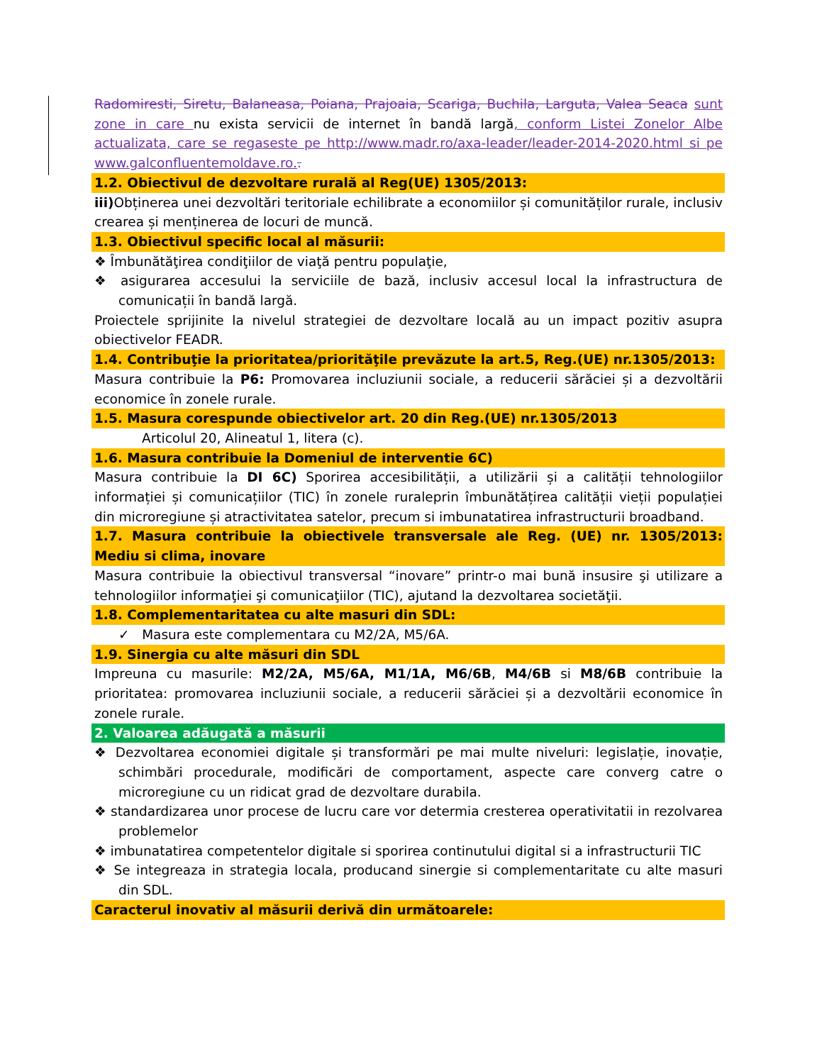Radomiresti, Siretu, Balaneasa, Poiana, Prajoaia, Scariga, Buchila, Larguta, Valea Seaca sunt zone in care nu exista servicii de internet în bandă largă, conform Listei Zonelor Albe actualizata, care se regaseste pe http://www.madr.ro/axa-leader/leader-2014-2020.html si pe www.galconfluentemoldave.ro..
1.2. Obiectivul de dezvoltare rurală al Reg(UE) 1305/2013:
iii) Obținerea unei dezvoltări teritoriale echilibrate a economiilor și comunităților rurale, inclusiv crearea și menținerea de locuri de muncă.
1.3. Obiectivul specific local al măsurii:
❖ Îmbunătăţirea condiţiilor de viaţă pentru populaţie,
❖ asigurarea accesului la serviciile de bază, inclusiv accesul local la infrastructura de comunicații în bandă largă.
Proiectele sprijinite la nivelul strategiei de dezvoltare locală au un impact pozitiv asupra obiectivelor FEADR.
1.4. Contribuţie la prioritatea/priorităţile prevăzute la art.5, Reg.(UE) nr.1305/2013:
Masura contribuie la P6: Promovarea incluziunii sociale, a reducerii sărăciei și a dezvoltării economice în zonele rurale.
1.5. Masura corespunde obiectivelor art. 20 din Reg.(UE) nr.1305/2013
Articolul 20, Alineatul 1, litera (c).
1.6. Masura contribuie la Domeniul de interventie 6C)
Masura contribuie la DI 6C) Sporirea accesibilității, a utilizării și a calității tehnologiilor informației și comunicațiilor (TIC) în zonele ruraleprin îmbunătățirea calității vieții populației din microregiune și atractivitatea satelor, precum si imbunatatirea infrastructurii broadband.
1.7. Masura contribuie la obiectivele transversale ale Reg. (UE) nr. 1305/2013: Mediu si clima, inovare
Masura contribuie la obiectivul transversal “inovare” printr-o mai bună insusire şi utilizare a tehnologiilor informaţiei şi comunicaţiilor (TIC), ajutand la dezvoltarea societăţii.
1.8. Complementaritatea cu alte masuri din SDL:
✓ Masura este complementara cu M2/2A, M5/6A.
1.9. Sinergia cu alte măsuri din SDL
Impreuna cu masurile: M2/2A, M5/6A, M1/1A, M6/6B, M4/6B si M8/6B contribuie la prioritatea: promovarea incluziunii sociale, a reducerii sărăciei și a dezvoltării economice în zonele rurale.
2. Valoarea adăugată a măsurii
❖ Dezvoltarea economiei digitale și transformări pe mai multe niveluri: legislație, inovație, schimbări procedurale, modificări de comportament, aspecte care converg catre o microregiune cu un ridicat grad de dezvoltare durabila.
❖ standardizarea unor procese de lucru care vor determia cresterea operativitatii in rezolvarea problemelor
❖ imbunatatirea competentelor digitale si sporirea continutului digital si a infrastructurii TIC
❖ Se integreaza in strategia locala, producand sinergie si complementaritate cu alte masuri din SDL.
Caracterul inovativ al măsurii derivă din următoarele: